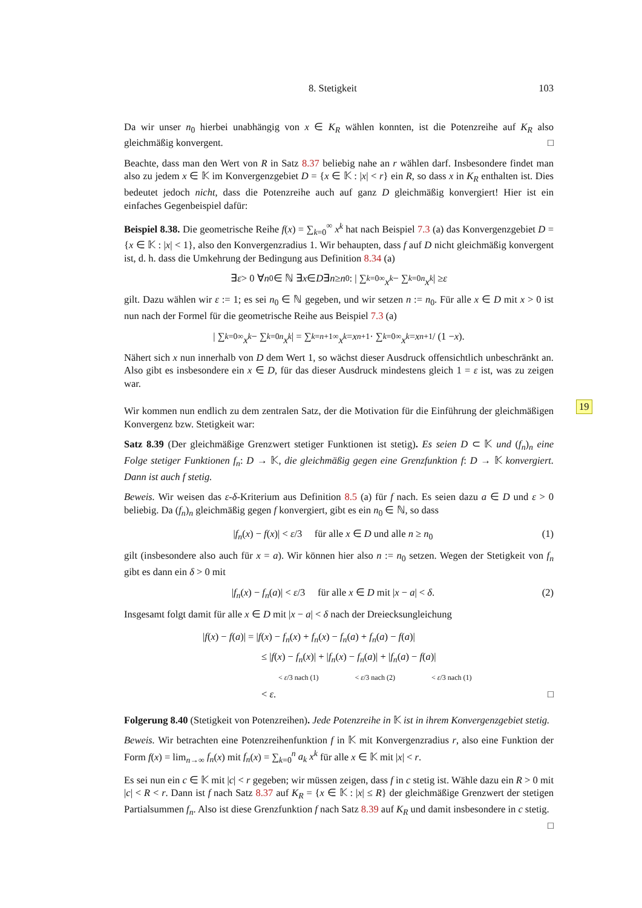8. Stetigkeit 103
Da wir unser n<sub>0</sub> hierbei unabhängig von x ∈ K<sub>R</sub> wählen konnten, ist die Potenzreihe auf K<sub>R</sub> also gleichmäßig konvergent. □
Beachte, dass man den Wert von R in Satz 8.37 beliebig nahe an r wählen darf. Insbesondere findet man also zu jedem x ∈ 𝕂 im Konvergenzgebiet D = {x ∈ 𝕂 : |x| < r} ein R, so dass x in K<sub>R</sub> enthalten ist. Dies bedeutet jedoch nicht, dass die Potenzreihe auch auf ganz D gleichmäßig konvergiert! Hier ist ein einfaches Gegenbeispiel dafür:
Beispiel 8.38. Die geometrische Reihe f(x) = ∑<sub>k=0</sub><sup>∞</sup> x<sup>k</sup> hat nach Beispiel 7.3 (a) das Konvergenzgebiet D = {x ∈ 𝕂 : |x| < 1}, also den Konvergenzradius 1. Wir behaupten, dass f auf D nicht gleichmäßig konvergent ist, d. h. dass die Umkehrung der Bedingung aus Definition 8.34 (a)
∃ ε > 0 ∀ n<sub>0</sub> ∈ ℕ ∃ x ∈ D ∃ n ≥ n<sub>0</sub> : | ∑<sub>k=0</sub><sup>∞</sup> x<sup>k</sup> − ∑<sub>k=0</sub><sup>n</sup> x<sup>k</sup> | ≥ ε
gilt. Dazu wählen wir ε := 1; es sei n<sub>0</sub> ∈ ℕ gegeben, und wir setzen n := n<sub>0</sub>. Für alle x ∈ D mit x > 0 ist nun nach der Formel für die geometrische Reihe aus Beispiel 7.3 (a)
| ∑<sub>k=0</sub><sup>∞</sup> x<sup>k</sup> − ∑<sub>k=0</sub><sup>n</sup> x<sup>k</sup> | = ∑<sub>k=n+1</sub><sup>∞</sup> x<sup>k</sup> = x<sup>n+1</sup> · ∑<sub>k=0</sub><sup>∞</sup> x<sup>k</sup> = x<sup>n+1</sup> / (1 − x).
Nähert sich x nun innerhalb von D dem Wert 1, so wächst dieser Ausdruck offensichtlich unbeschränkt an. Also gibt es insbesondere ein x ∈ D, für das dieser Ausdruck mindestens gleich 1 = ε ist, was zu zeigen war.
Wir kommen nun endlich zu dem zentralen Satz, der die Motivation für die Einführung der gleichmäßigen Konvergenz bzw. Stetigkeit war:
Satz 8.39 (Der gleichmäßige Grenzwert stetiger Funktionen ist stetig). Es seien D ⊂ 𝕂 und (f<sub>n</sub>)<sub>n</sub> eine Folge stetiger Funktionen f<sub>n</sub>: D → 𝕂, die gleichmäßig gegen eine Grenzfunktion f: D → 𝕂 konvergiert. Dann ist auch f stetig.
Beweis. Wir weisen das ε-δ-Kriterium aus Definition 8.5 (a) für f nach. Es seien dazu a ∈ D und ε > 0 beliebig. Da (f<sub>n</sub>)<sub>n</sub> gleichmäßig gegen f konvergiert, gibt es ein n<sub>0</sub> ∈ ℕ, so dass
|f<sub>n</sub>(x) − f(x)| < ε/3 für alle x ∈ D und alle n ≥ n<sub>0</sub> (1)
gilt (insbesondere also auch für x = a). Wir können hier also n := n<sub>0</sub> setzen. Wegen der Stetigkeit von f<sub>n</sub> gibt es dann ein δ > 0 mit
|f<sub>n</sub>(x) − f<sub>n</sub>(a)| < ε/3 für alle x ∈ D mit |x − a| < δ. (2)
Insgesamt folgt damit für alle x ∈ D mit |x − a| < δ nach der Dreiecksungleichung
|f(x) − f(a)| = |f(x) − f<sub>n</sub>(x) + f<sub>n</sub>(x) − f<sub>n</sub>(a) + f<sub>n</sub>(a) − f(a)|
≤ |f(x) − f<sub>n</sub>(x)| + |f<sub>n</sub>(x) − f<sub>n</sub>(a)| + |f<sub>n</sub>(a) − f(a)|
< ε/3 nach (1) < ε/3 nach (2) < ε/3 nach (1)
< ε. □
Folgerung 8.40 (Stetigkeit von Potenzreihen). Jede Potenzreihe in 𝕂 ist in ihrem Konvergenzgebiet stetig.
Beweis. Wir betrachten eine Potenzreihenfunktion f in 𝕂 mit Konvergenzradius r, also eine Funktion der Form f(x) = lim<sub>n→∞</sub> f<sub>n</sub>(x) mit f<sub>n</sub>(x) = ∑<sub>k=0</sub><sup>n</sup> a<sub>k</sub> x<sup>k</sup> für alle x ∈ 𝕂 mit |x| < r.
Es sei nun ein c ∈ 𝕂 mit |c| < r gegeben; wir müssen zeigen, dass f in c stetig ist. Wähle dazu ein R > 0 mit |c| < R < r. Dann ist f nach Satz 8.37 auf K<sub>R</sub> = {x ∈ 𝕂 : |x| ≤ R} der gleichmäßige Grenzwert der stetigen Partialsummen f<sub>n</sub>. Also ist diese Grenzfunktion f nach Satz 8.39 auf K<sub>R</sub> und damit insbesondere in c stetig. □
19